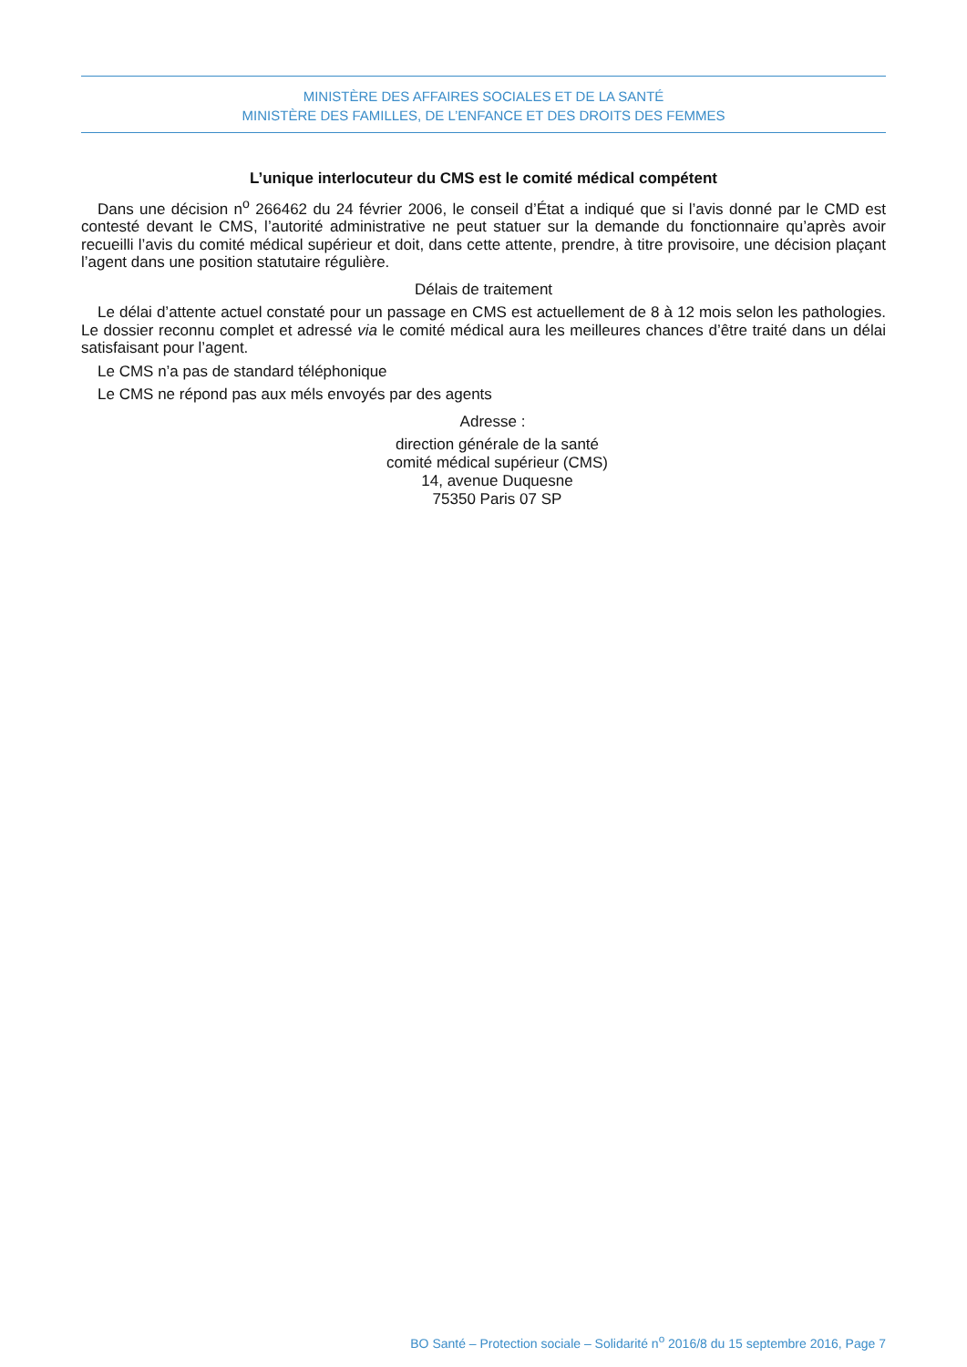MINISTÈRE DES AFFAIRES SOCIALES ET DE LA SANTÉ
MINISTÈRE DES FAMILLES, DE L’ENFANCE ET DES DROITS DES FEMMES
L’unique interlocuteur du CMS est le comité médical compétent
Dans une décision n<sup>o</sup> 266462 du 24 février 2006, le conseil d’État a indiqué que si l’avis donné par le CMD est contesté devant le CMS, l’autorité administrative ne peut statuer sur la demande du fonctionnaire qu’après avoir recueilli l’avis du comité médical supérieur et doit, dans cette attente, prendre, à titre provisoire, une décision plaçant l’agent dans une position statutaire régulière.
Délais de traitement
Le délai d’attente actuel constaté pour un passage en CMS est actuellement de 8 à 12 mois selon les pathologies. Le dossier reconnu complet et adressé via le comité médical aura les meilleures chances d’être traité dans un délai satisfaisant pour l’agent.
Le CMS n’a pas de standard téléphonique
Le CMS ne répond pas aux méls envoyés par des agents
Adresse :
direction générale de la santé
comité médical supérieur (CMS)
14, avenue Duquesne
75350 Paris 07 SP
BO Santé – Protection sociale – Solidarité n<sup>o</sup> 2016/8 du 15 septembre 2016, Page 7